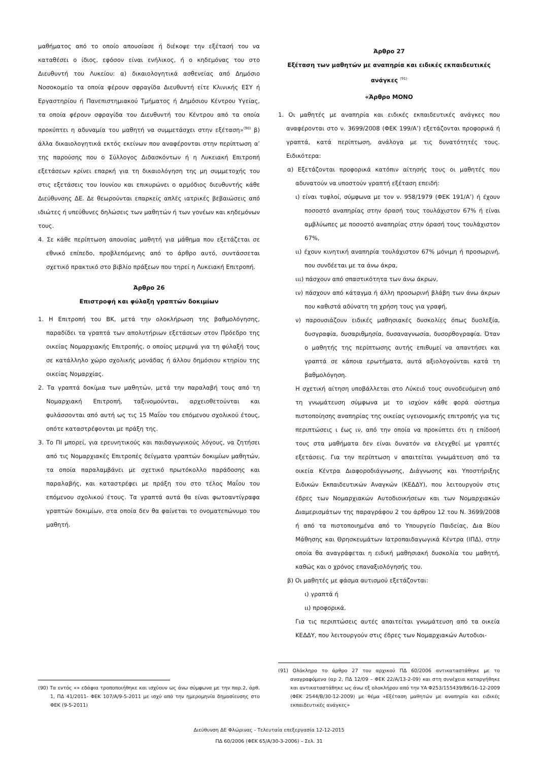μαθήματος από το οποίο απουσίασε ή διέκοψε την εξέτασή του να καταθέσει ο ίδιος, εφόσον είναι ενήλικος, ή ο κηδεμόνας του στο Διευθυντή του Λυκείου: α) δικαιολογητικά ασθενείας από Δημόσιο Νοσοκομείο τα οποία φέρουν σφραγίδα Διευθυντή είτε Κλινικής ΕΣΥ ή Εργαστηρίου ή Πανεπιστημιακού Τμήματος ή Δημόσιου Κέντρου Υγείας, τα οποία φέρουν σφραγίδα του Διευθυντή του Κέντρου από τα οποία προκύπτει η αδυναμία του μαθητή να συμμετάσχει στην εξέταση»<sup>(90)</sup> β) άλλα δικαιολογητικά εκτός εκείνων που αναφέρονται στην περίπτωση α’ της παρούσης που ο Σύλλογος Διδασκόντων ή η Λυκειακή Επιτροπή εξετάσεων κρίνει επαρκή για τη δικαιολόγηση της μη συμμετοχής του στις εξετάσεις του Ιουνίου και επικυρώνει ο αρμόδιος διευθυντής κάθε Διεύθυνσης ΔΕ. Δε θεωρούνται επαρκείς απλές ιατρικές βεβαιώσεις από ιδιώτες ή υπεύθυνες δηλώσεις των μαθητών ή των γονέων και κηδεμόνων τους.
4. Σε κάθε περίπτωση απουσίας μαθητή για μάθημα που εξετάζεται σε εθνικό επίπεδο, προβλεπόμενης από το άρθρο αυτό, συντάσσεται σχετικό πρακτικό στο βιβλίο πράξεων που τηρεί η Λυκειακή Επιτροπή.
Άρθρο 26
Επιστροφή και φύλαξη γραπτών δοκιμίων
1. Η Επιτροπή του ΒΚ, μετά την ολοκλήρωση της βαθμολόγησης, παραδίδει τα γραπτά των απολυτήριων εξετάσεων στον Πρόεδρο της οικείας Νομαρχιακής Επιτροπής, ο οποίος μεριμνά για τη φύλαξή τους σε κατάλληλο χώρο σχολικής μονάδας ή άλλου δημόσιου κτηρίου της οικείας Νομαρχίας.
2. Τα γραπτά δοκίμια των μαθητών, μετά την παραλαβή τους από τη Νομαρχιακή Επιτροπή, ταξινομούνται, αρχειοθετούνται και φυλάσσονται από αυτή ως τις 15 Μαΐου του επόμενου σχολικού έτους, οπότε καταστρέφονται με πράξη της.
3. Το ΠΙ μπορεί, για ερευνητικούς και παιδαγωγικούς λόγους, να ζητήσει από τις Νομαρχιακές Επιτροπές δείγματα γραπτών δοκιμίων μαθητών, τα οποία παραλαμβάνει με σχετικό πρωτόκολλο παράδοσης και παραλαβής, και καταστρέφει με πράξη του στο τέλος Μαΐου του επόμενου σχολικού έτους. Τα γραπτά αυτά θα είναι φωτοαντίγραφα γραπτών δοκιμίων, στα οποία δεν θα φαίνεται το ονοματεπώνυμο του μαθητή.
(90) Τα εντός «» εδάφια τροποποιήθηκε και ισχύουν ως άνω σύμφωνα με την παρ.2, άρθ. 1, ΠΔ 41/2011- ΦΕΚ 107/Α/9-5-2011 με ισχύ από την ημερομηνία δημοσίευσης στο ΦΕΚ (9-5-2011)
Άρθρο 27
Εξέταση των μαθητών με αναπηρία και ειδικές εκπαιδευτικές ανάγκες <sup>(91)</sup>
«Άρθρο ΜΟΝΟ
1. Οι μαθητές με αναπηρία και ειδικές εκπαιδευτικές ανάγκες που αναφέρονται στο ν. 3699/2008 (ΦΕΚ 199/Α’) εξετάζονται προφορικά ή γραπτά, κατά περίπτωση, ανάλογα με τις δυνατότητές τους. Ειδικότερα:
α) Εξετάζονται προφορικά κατόπιν αίτησής τους οι μαθητές που αδυνατούν να υποστούν γραπτή εξέταση επειδή:
ι) είναι τυφλοί, σύμφωνα με τον ν. 958/1979 (ΦΕΚ 191/Α’) ή έχουν ποσοστό αναπηρίας στην όρασή τους τουλάχιστον 67% ή είναι αμβλύωπες με ποσοστό αναπηρίας στην όρασή τους τουλάχιστον 67%,
ιι) έχουν κινητική αναπηρία τουλάχιστον 67% μόνιμη ή προσωρινή, που συνδέεται με τα άνω άκρα,
ιιι) πάσχουν από σπαστικότητα των άνω άκρων,
ιν) πάσχουν από κάταγμα ή άλλη προσωρινή βλάβη των άνω άκρων που καθιστά αδύνατη τη χρήση τους για γραφή,
ν) παρουσιάζουν ειδικές μαθησιακές δυσκολίες όπως δυσλεξία, δυσγραφία, δυσαριθμησία, δυσαναγνωσία, δυσορθογραφία. Όταν ο μαθητής της περίπτωσης αυτής επιθυμεί να απαντήσει και γραπτά σε κάποια ερωτήματα, αυτά αξιολογούνται κατά τη βαθμολόγηση.
Η σχετική αίτηση υποβάλλεται στο Λύκειό τους συνοδευόμενη από τη γνωμάτευση σύμφωνα με το ισχύον κάθε φορά σύστημα πιστοποίησης αναπηρίας της οικείας υγειονομικής επιτροπής για τις περιπτώσεις ι έως ιν, από την οποία να προκύπτει ότι η επίδοσή τους στα μαθήματα δεν είναι δυνατόν να ελεγχθεί με γραπτές εξετάσεις. Για την περίπτωση ν απαιτείται γνωμάτευση από τα οικεία Κέντρα Διαφοροδιάγνωσης, Διάγνωσης και Υποστήριξης Ειδικών Εκπαιδευτικών Αναγκών (ΚΕΔΔΥ), που λειτουργούν στις έδρες των Νομαρχιακών Αυτοδιοικήσεων και των Νομαρχιακών Διαμερισμάτων της παραγράφου 2 του άρθρου 12 του Ν. 3699/2008 ή από τα πιστοποιημένα από το Υπουργείο Παιδείας, Δια Βίου Μάθησης και Θρησκευμάτων Ιατροπαιδαγωγικά Κέντρα (ΙΠΔ), στην οποία θα αναγράφεται η ειδική μαθησιακή δυσκολία του μαθητή, καθώς και ο χρόνος επαναξιολόγησής του.
β) Οι μαθητές με φάσμα αυτισμού εξετάζονται:
ι) γραπτά ή
ιι) προφορικά.
Για τις περιπτώσεις αυτές απαιτείται γνωμάτευση από τα οικεία ΚΕΔΔΥ, που λειτουργούν στις έδρες των Νομαρχιακών Αυτοδιοι-
(91) Ολόκληρο το άρθρο 27 του αρχικού ΠΔ 60/2006 αντικαταστάθηκε με το αναγραφόμενο (αρ 2, ΠΔ 12/09 – ΦΕΚ 22/Α/13-2-09) και στη συνέχεια καταργήθηκε και αντικαταστάθηκε ως άνω εξ ολοκλήρου από την ΥΑ Φ253/155439/Β6/16-12-2009 (ΦΕΚ 2544/Β/30-12-2009) με θέμα «Εξέταση μαθητών με αναπηρία και ειδικές εκπαιδευτικές ανάγκες»
Διεύθυνση ΔΕ Φλώρινας - Τελευταία επεξεργασία 12-12-2015
ΠΔ 60/2006 (ΦΕΚ 65/Α/30-3-2006) – Σελ. 31